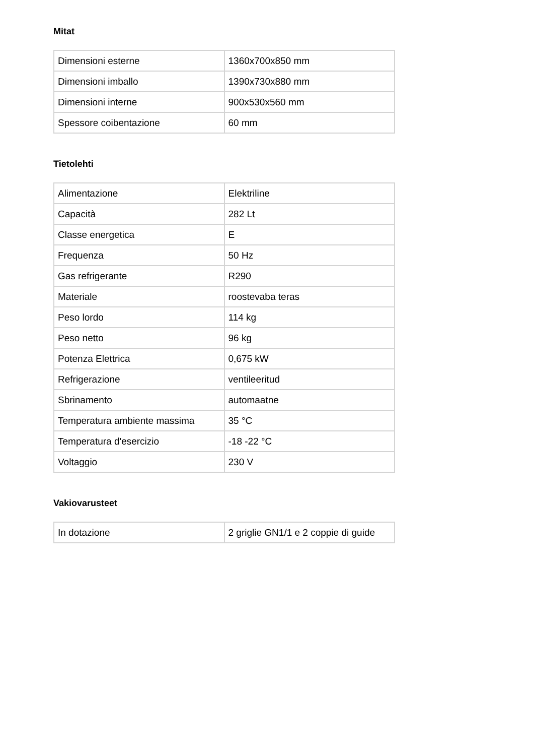Mitat
| Dimensioni esterne | 1360x700x850 mm |
| Dimensioni imballo | 1390x730x880 mm |
| Dimensioni interne | 900x530x560 mm |
| Spessore coibentazione | 60 mm |
Tietolehti
| Alimentazione | Elektriline |
| Capacità | 282 Lt |
| Classe energetica | E |
| Frequenza | 50 Hz |
| Gas refrigerante | R290 |
| Materiale | roostevaba teras |
| Peso lordo | 114 kg |
| Peso netto | 96 kg |
| Potenza Elettrica | 0,675 kW |
| Refrigerazione | ventileeritud |
| Sbrinamento | automaatne |
| Temperatura ambiente massima | 35 °C |
| Temperatura d'esercizio | -18 -22 °C |
| Voltaggio | 230 V |
Vakiovarusteet
| In dotazione | 2 griglie GN1/1 e 2 coppie di guide |